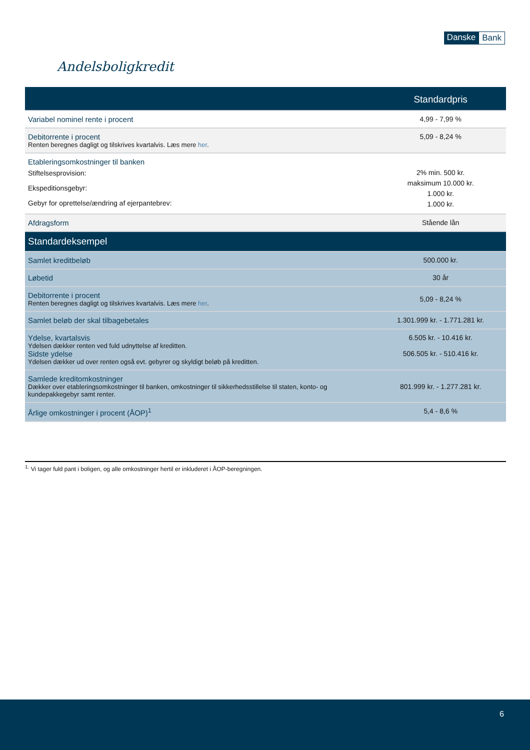Danske Bank
Andelsboligkredit
| | Standardpris |
| --- | --- |
| Variabel nominel rente i procent | 4,99 - 7,99 % |
| Debitorrente i procent Renten beregnes dagligt og tilskrives kvartalvis. Læs mere her . | 5,09 - 8,24 % |
| Etableringsomkostninger til banken Stiftelsesprovision: Ekspeditionsgebyr: Gebyr for oprettelse/ændring af ejerpantebrev: | 2% min. 500 kr. maksimum 10.000 kr. 1.000 kr. 1.000 kr. |
| Afdragsform | Stående lån |
| Standardeksempel | |
| Samlet kreditbeløb | 500.000 kr. |
| Løbetid | 30 år |
| Debitorrente i procent Renten beregnes dagligt og tilskrives kvartalvis. Læs mere her . | 5,09 - 8,24 % |
| Samlet beløb der skal tilbagebetales | 1.301.999 kr. - 1.771.281 kr. |
| Ydelse, kvartalsvis Ydelsen dækker renten ved fuld udnyttelse af kreditten. Sidste ydelse Ydelsen dækker ud over renten også evt. gebyrer og skyldigt beløb på kreditten. | 6.505 kr. - 10.416 kr. 506.505 kr. - 510.416 kr. |
| Samlede kreditomkostninger Dækker over etableringsomkostninger til banken, omkostninger til sikkerhedsstillelse til staten, konto- og kundepakkegebyr samt renter. | 801.999 kr. - 1.277.281 kr. |
| Årlige omkostninger i procent (ÅOP)<sup>1</sup> | 5,4 - 8,6 % |
<sup>1.</sup> Vi tager fuld pant i boligen, og alle omkostninger hertil er inkluderet i ÅOP-beregningen.
6